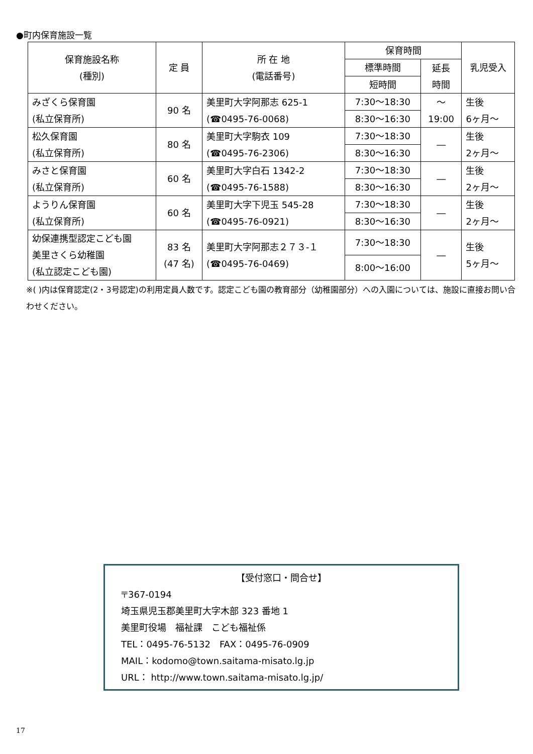●町内保育施設一覧
| 保育施設名称 (種別) | 定 員 | 所 在 地 (電話番号) | 保育時間 | | 乳児受入 |
| --- | --- | --- | --- | --- | --- |
| | | | 標準時間 | 延長 時間 | |
| | | | 短時間 | | |
| みざくら保育園 (私立保育所) | 90 名 | 美里町大字阿那志 625-1 (☎0495-76-0068) | 7:30～18:30 | ～ 19:00 | 生後 6ヶ月～ |
| | | | 8:30～16:30 | | |
| 松久保育園 (私立保育所) | 80 名 | 美里町大字駒衣 109 (☎0495-76-2306) | 7:30～18:30 | ― | 生後 2ヶ月～ |
| | | | 8:30～16:30 | | |
| みさと保育園 (私立保育所) | 60 名 | 美里町大字白石 1342-2 (☎0495-76-1588) | 7:30～18:30 | ― | 生後 2ヶ月～ |
| | | | 8:30～16:30 | | |
| ようりん保育園 (私立保育所) | 60 名 | 美里町大字下児玉 545-28 (☎0495-76-0921) | 7:30～18:30 | ― | 生後 2ヶ月～ |
| | | | 8:30～16:30 | | |
| 幼保連携型認定こども園 美里さくら幼稚園 (私立認定こども園) | 83 名 (47 名) | 美里町大字阿那志２７３-１ (☎0495-76-0469) | 7:30～18:30 | ― | 生後 5ヶ月～ |
| | | | 8:00～16:00 | | |
※( )内は保育認定(2・3号認定)の利用定員人数です。認定こども園の教育部分（幼稚園部分）への入園については、施設に直接お問い合わせください。
【受付窓口・問合せ】
〒367-0194
埼玉県児玉郡美里町大字木部 323 番地 1
美里町役場　福祉課　こども福祉係
TEL：0495-76-5132　FAX：0495-76-0909
MAIL：kodomo@town.saitama-misato.lg.jp
URL： http://www.town.saitama-misato.lg.jp/
17